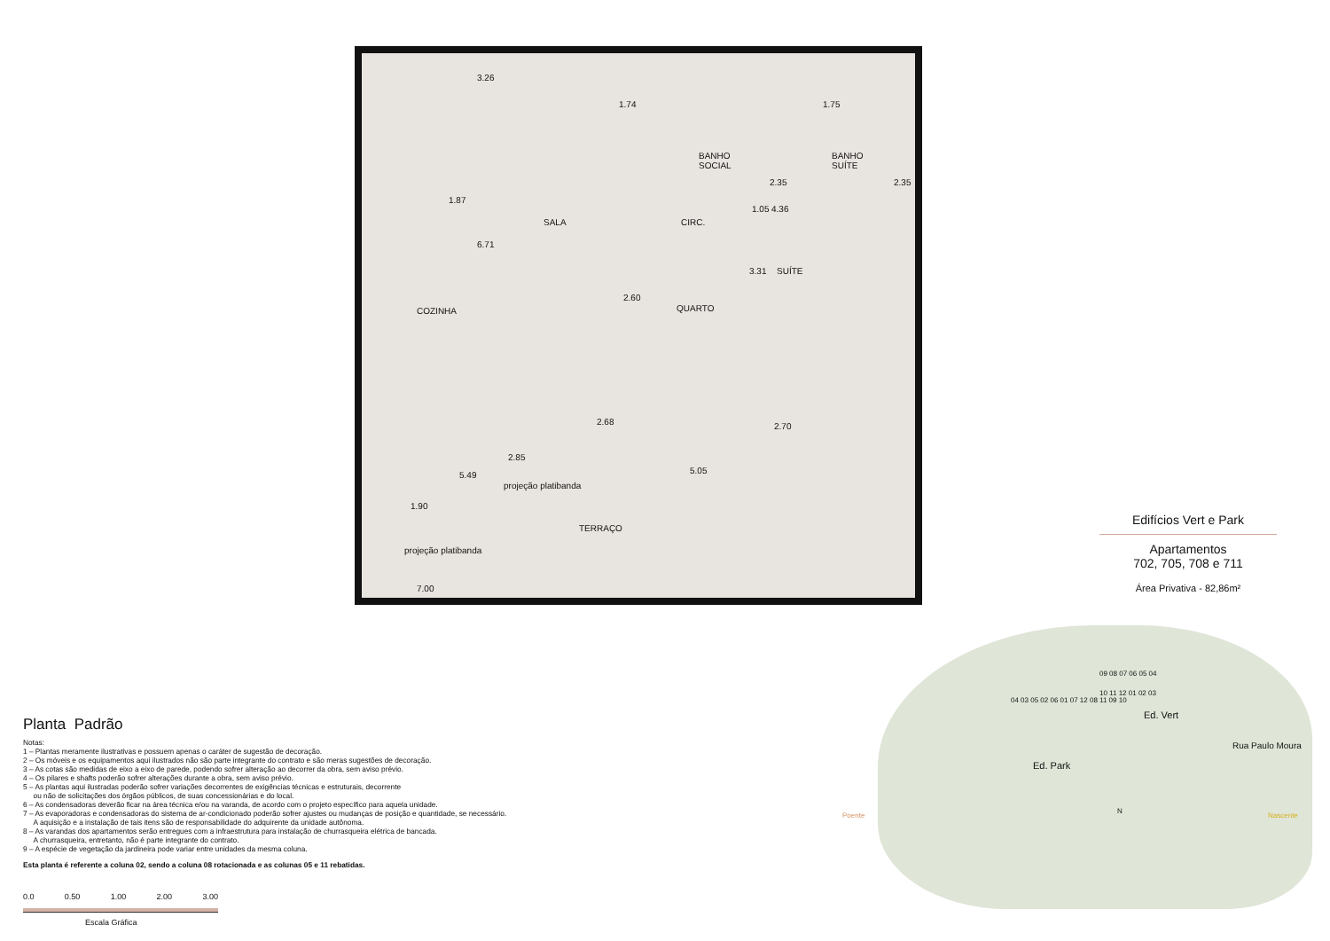3.26
1.74
BANHO
SOCIAL
2.35
1.75
BANHO
SUÍTE
2.35
1.87
SALA CIRC.
1.05 4.36
6.71
3.31 SUÍTE
COZINHA
2.60
QUARTO
2.68 2.70
2.85
5.05 5.49
projeção platibanda
1.90
TERRAÇO
projeção platibanda
7.00
Edifícios Vert e Park
Apartamentos
702, 705, 708 e 711
Área Privativa - 82,86m²
09 08 07 06 05 04
10 11 12 01 02 03
Ed. Vert
04 03 05 02 06 01 07 12 08 11 09 10
Ed. Park
Rua Paulo Moura
Poente Nascente
N
Planta Padrão
Notas:
1 – Plantas meramente ilustrativas e possuem apenas o caráter de sugestão de decoração.
2 – Os móveis e os equipamentos aqui ilustrados não são parte integrante do contrato e são meras sugestões de decoração.
3 – As cotas são medidas de eixo a eixo de parede, podendo sofrer alteração ao decorrer da obra, sem aviso prévio.
4 – Os pilares e shafts poderão sofrer alterações durante a obra, sem aviso prévio.
5 – As plantas aqui ilustradas poderão sofrer variações decorrentes de exigências técnicas e estruturais, decorrente
ou não de solicitações dos órgãos públicos, de suas concessionárias e do local.
6 – As condensadoras deverão ficar na área técnica e/ou na varanda, de acordo com o projeto específico para aquela unidade.
7 – As evaporadoras e condensadoras do sistema de ar-condicionado poderão sofrer ajustes ou mudanças de posição e quantidade, se necessário.
A aquisição e a instalação de tais itens são de responsabilidade do adquirente da unidade autônoma.
8 – As varandas dos apartamentos serão entregues com a infraestrutura para instalação de churrasqueira elétrica de bancada.
A churrasqueira, entretanto, não é parte integrante do contrato.
9 – A espécie de vegetação da jardineira pode variar entre unidades da mesma coluna.
Esta planta é referente a coluna 02, sendo a coluna 08 rotacionada e as colunas 05 e 11 rebatidas.
0.0 0.50 1.00 2.00 3.00
Escala Gráfica